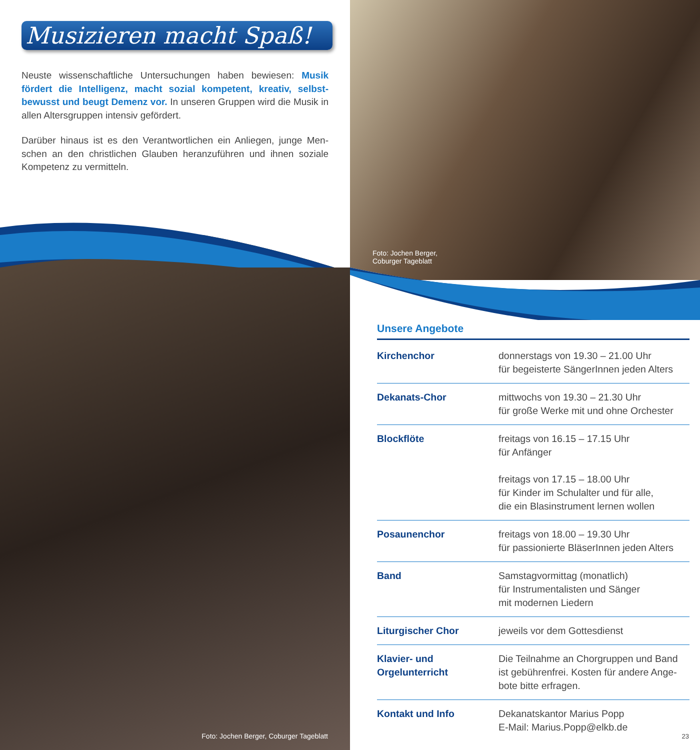Musizieren macht Spaß!
Neuste wissenschaftliche Untersuchungen haben bewiesen: Musik fördert die Intelligenz, macht sozial kompetent, kreativ, selbst­bewusst und beugt Demenz vor. In unseren Gruppen wird die Musik in allen Altersgruppen intensiv gefördert.
Darüber hinaus ist es den Verantwortlichen ein Anliegen, junge Men­schen an den christlichen Glauben heranzuführen und ihnen soziale Kompetenz zu vermitteln.
Foto: Jochen Berger, Coburger Tageblatt
Foto: Jochen Berger,
Coburger Tageblatt
Unsere Angebote
| Kirchenchor | donnerstags von 19.30 – 21.00 Uhr für begeisterte SängerInnen jeden Alters |
| Dekanats-Chor | mittwochs von 19.30 – 21.30 Uhr für große Werke mit und ohne Orchester |
| Blockflöte | freitags von 16.15 – 17.15 Uhr für Anfänger freitags von 17.15 – 18.00 Uhr für Kinder im Schulalter und für alle, die ein Blasinstrument lernen wollen |
| Posaunenchor | freitags von 18.00 – 19.30 Uhr für passionierte BläserInnen jeden Alters |
| Band | Samstagvormittag (monatlich) für Instrumentalisten und Sänger mit modernen Liedern |
| Liturgischer Chor | jeweils vor dem Gottesdienst |
| Klavier- und Orgelunterricht | Die Teilnahme an Chorgruppen und Band ist gebührenfrei. Kosten für andere Ange­bote bitte erfragen. |
| Kontakt und Info | Dekanatskantor Marius Popp E-Mail: Marius.Popp@elkb.de |
23